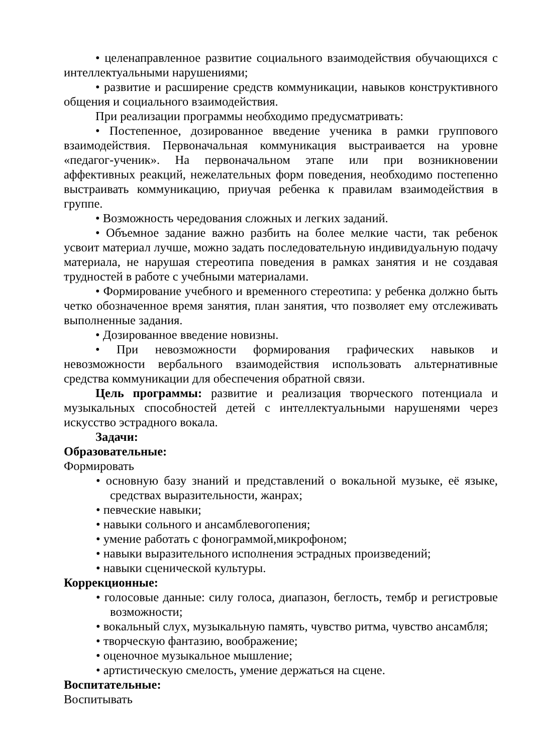• целенаправленное развитие социального взаимодействия обучающихся с интеллектуальными нарушениями;
• развитие и расширение средств коммуникации, навыков конструктивного общения и социального взаимодействия.
При реализации программы необходимо предусматривать:
• Постепенное, дозированное введение ученика в рамки группового взаимодействия. Первоначальная коммуникация выстраивается на уровне «педагог-ученик». На первоначальном этапе или при возникновении аффективных реакций, нежелательных форм поведения, необходимо постепенно выстраивать коммуникацию, приучая ребенка к правилам взаимодействия в группе.
• Возможность чередования сложных и легких заданий.
• Объемное задание важно разбить на более мелкие части, так ребенок усвоит материал лучше, можно задать последовательную индивидуальную подачу материала, не нарушая стереотипа поведения в рамках занятия и не создавая трудностей в работе с учебными материалами.
• Формирование учебного и временного стереотипа: у ребенка должно быть четко обозначенное время занятия, план занятия, что позволяет ему отслеживать выполненные задания.
• Дозированное введение новизны.
• При невозможности формирования графических навыков и невозможности вербального взаимодействия использовать альтернативные средства коммуникации для обеспечения обратной связи.
Цель программы: развитие и реализация творческого потенциала и музыкальных способностей детей с интеллектуальными нарушенями через искусство эстрадного вокала.
Задачи:
Образовательные:
Формировать
• основную базу знаний и представлений о вокальной музыке, её языке, средствах выразительности, жанрах;
• певческие навыки;
• навыки сольного и ансамблевогопения;
• умение работать с фонограммой,микрофоном;
• навыки выразительного исполнения эстрадных произведений;
• навыки сценической культуры.
Коррекционные:
• голосовые данные: силу голоса, диапазон, беглость, тембр и регистровые возможности;
• вокальный слух, музыкальную память, чувство ритма, чувство ансамбля;
• творческую фантазию, воображение;
• оценочное музыкальное мышление;
• артистическую смелость, умение держаться на сцене.
Воспитательные:
Воспитывать